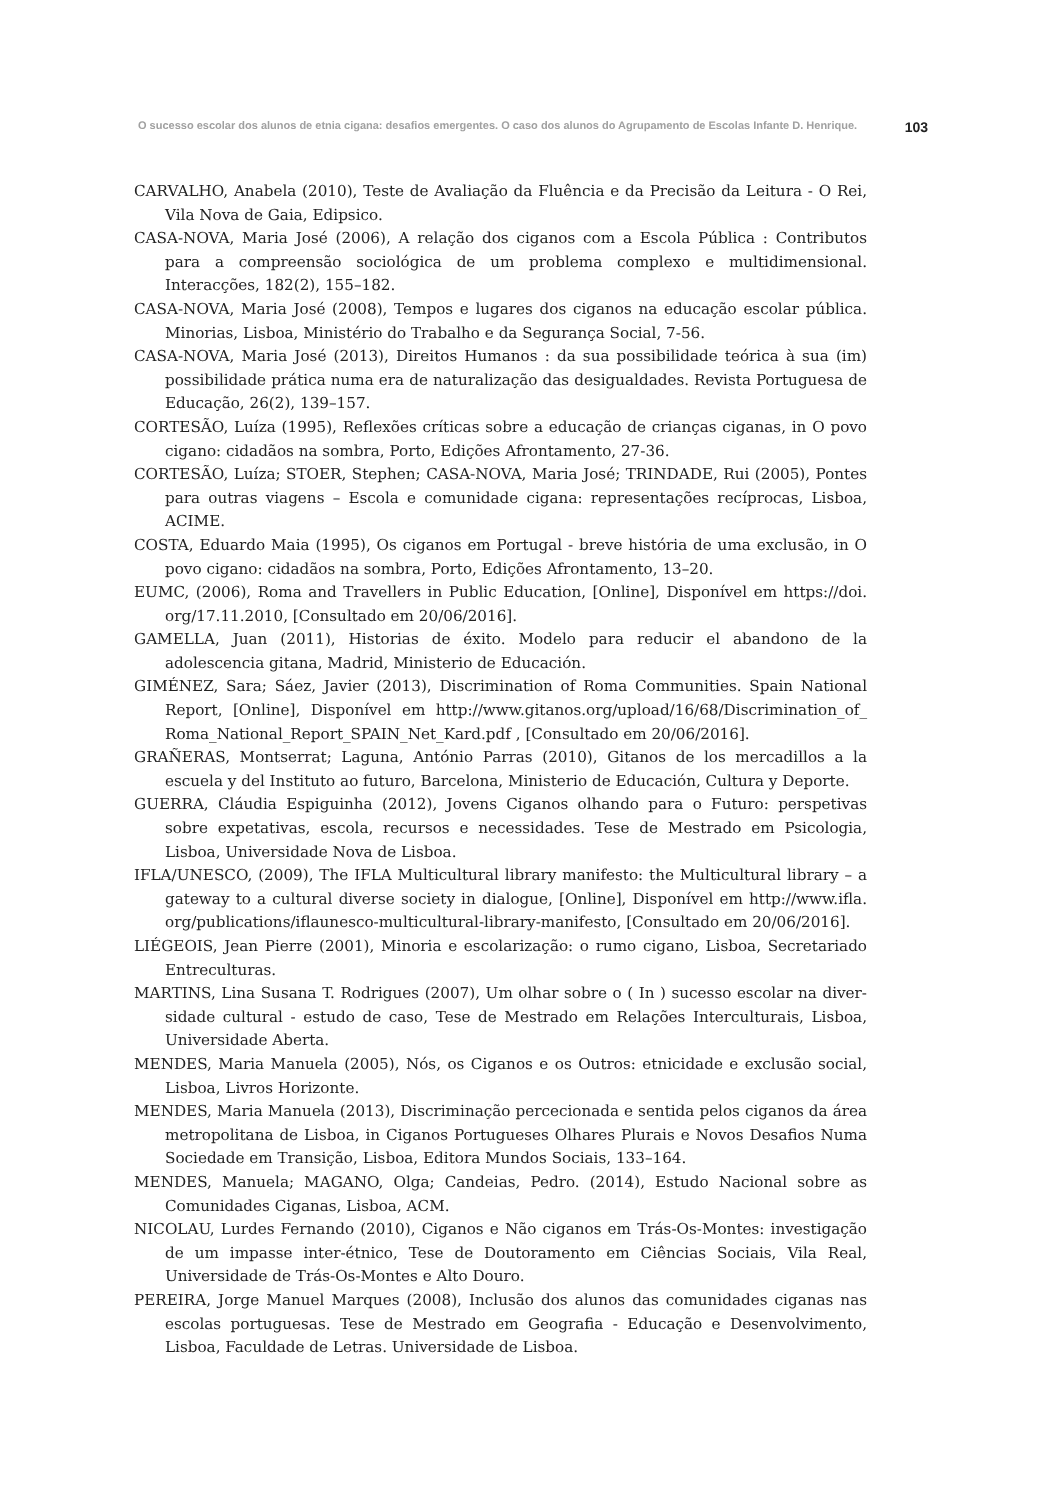O sucesso escolar dos alunos de etnia cigana: desafios emergentes. O caso dos alunos do Agrupamento de Escolas Infante D. Henrique. 103
CARVALHO, Anabela (2010), Teste de Avaliação da Fluência e da Precisão da Leitura - O Rei, Vila Nova de Gaia, Edipsico.
CASA-NOVA, Maria José (2006), A relação dos ciganos com a Escola Pública : Contributos para a compreensão sociológica de um problema complexo e multidimensional. Interacções, 182(2), 155–182.
CASA-NOVA, Maria José (2008), Tempos e lugares dos ciganos na educação escolar pública. Minorias, Lisboa, Ministério do Trabalho e da Segurança Social, 7-56.
CASA-NOVA, Maria José (2013), Direitos Humanos : da sua possibilidade teórica à sua (im) possibilidade prática numa era de naturalização das desigualdades. Revista Portuguesa de Educação, 26(2), 139–157.
CORTESÃO, Luíza (1995), Reflexões críticas sobre a educação de crianças ciganas, in O povo cigano: cidadãos na sombra, Porto, Edições Afrontamento, 27-36.
CORTESÃO, Luíza; STOER, Stephen; CASA-NOVA, Maria José; TRINDADE, Rui (2005), Pontes para outras viagens – Escola e comunidade cigana: representações recíprocas, Lisboa, ACIME.
COSTA, Eduardo Maia (1995), Os ciganos em Portugal - breve história de uma exclusão, in O povo cigano: cidadãos na sombra, Porto, Edições Afrontamento, 13–20.
EUMC, (2006), Roma and Travellers in Public Education, [Online], Disponível em https://doi. org/17.11.2010, [Consultado em 20/06/2016].
GAMELLA, Juan (2011), Historias de éxito. Modelo para reducir el abandono de la adolescencia gitana, Madrid, Ministerio de Educación.
GIMÉNEZ, Sara; Sáez, Javier (2013), Discrimination of Roma Communities. Spain National Report, [Online], Disponível em http://www.gitanos.org/upload/16/68/Discrimination_of_ Roma_National_Report_SPAIN_Net_Kard.pdf , [Consultado em 20/06/2016].
GRAÑERAS, Montserrat; Laguna, António Parras (2010), Gitanos de los mercadillos a la escuela y del Instituto ao futuro, Barcelona, Ministerio de Educación, Cultura y Deporte.
GUERRA, Cláudia Espiguinha (2012), Jovens Ciganos olhando para o Futuro: perspetivas sobre expetativas, escola, recursos e necessidades. Tese de Mestrado em Psicologia, Lisboa, Universidade Nova de Lisboa.
IFLA/UNESCO, (2009), The IFLA Multicultural library manifesto: the Multicultural library – a gateway to a cultural diverse society in dialogue, [Online], Disponível em http://www.ifla. org/publications/iflaunesco-multicultural-library-manifesto, [Consultado em 20/06/2016].
LIÉGEOIS, Jean Pierre (2001), Minoria e escolarização: o rumo cigano, Lisboa, Secretariado Entreculturas.
MARTINS, Lina Susana T. Rodrigues (2007), Um olhar sobre o ( In ) sucesso escolar na diver-sidade cultural - estudo de caso, Tese de Mestrado em Relações Interculturais, Lisboa, Universidade Aberta.
MENDES, Maria Manuela (2005), Nós, os Ciganos e os Outros: etnicidade e exclusão social, Lisboa, Livros Horizonte.
MENDES, Maria Manuela (2013), Discriminação percecionada e sentida pelos ciganos da área metropolitana de Lisboa, in Ciganos Portugueses Olhares Plurais e Novos Desafios Numa Sociedade em Transição, Lisboa, Editora Mundos Sociais, 133–164.
MENDES, Manuela; MAGANO, Olga; Candeias, Pedro. (2014), Estudo Nacional sobre as Comunidades Ciganas, Lisboa, ACM.
NICOLAU, Lurdes Fernando (2010), Ciganos e Não ciganos em Trás-Os-Montes: investigação de um impasse inter-étnico, Tese de Doutoramento em Ciências Sociais, Vila Real, Universidade de Trás-Os-Montes e Alto Douro.
PEREIRA, Jorge Manuel Marques (2008), Inclusão dos alunos das comunidades ciganas nas escolas portuguesas. Tese de Mestrado em Geografia - Educação e Desenvolvimento, Lisboa, Faculdade de Letras. Universidade de Lisboa.